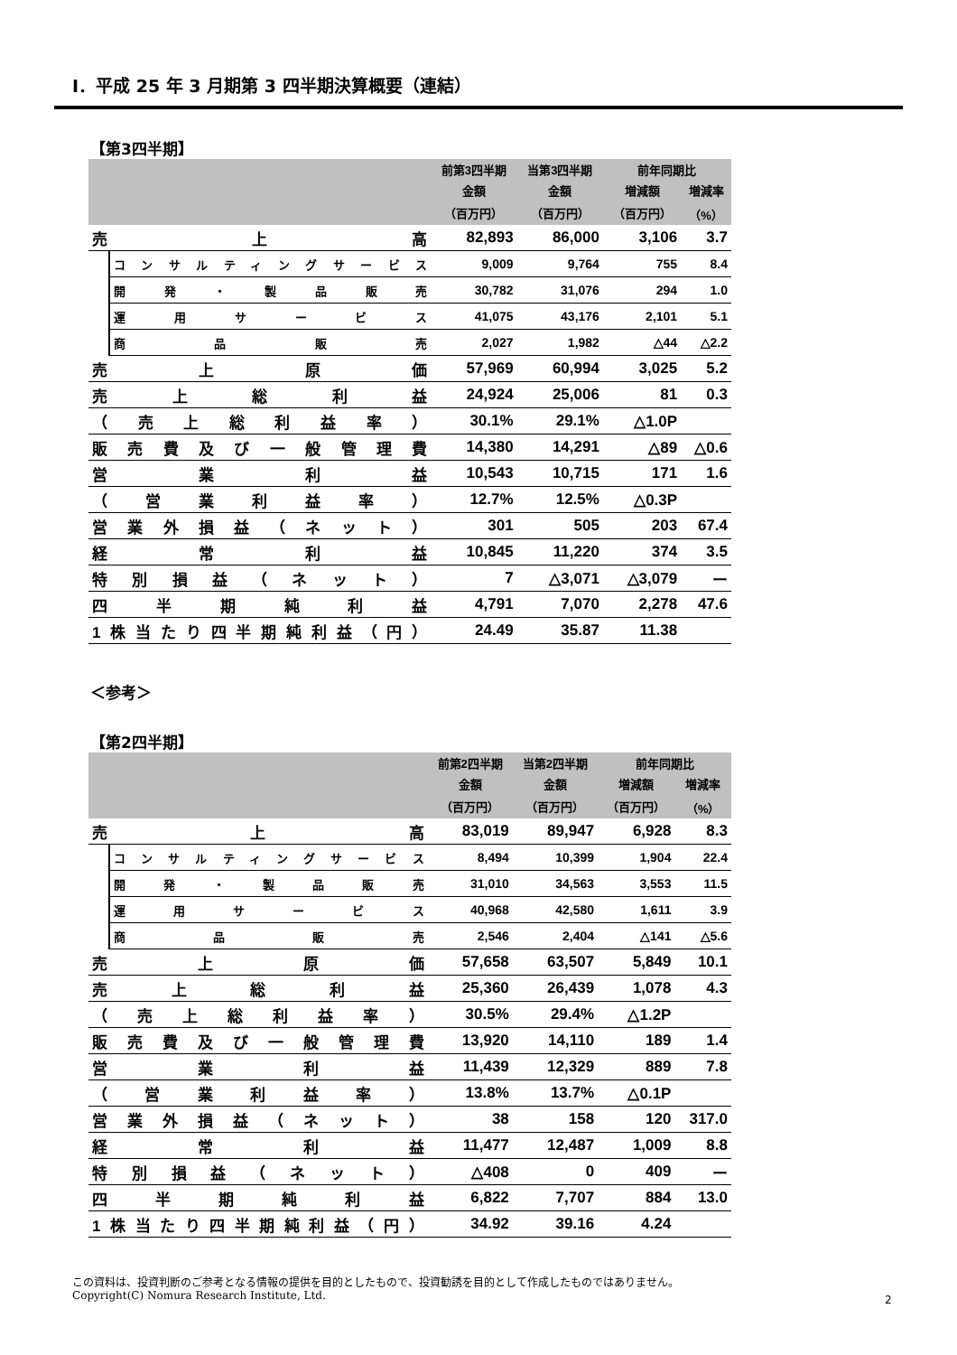Ⅰ．平成 25 年 3 月期第 3 四半期決算概要（連結）
【第3四半期】
| | | 前第3四半期 | 当第3四半期 | 前年同期比 | |
| --- | --- | --- | --- | --- | --- |
| | | 金額 | 金額 | 増減額 | 増減率 |
| | | （百万円） | （百万円） | （百万円） | （%） |
| 売 上 高 | | 82,893 | 86,000 | 3,106 | 3.7 |
| | コンサルティングサービス | 9,009 | 9,764 | 755 | 8.4 |
| | 開 発 ・ 製 品 販 売 | 30,782 | 31,076 | 294 | 1.0 |
| | 運 用 サ ー ビ ス | 41,075 | 43,176 | 2,101 | 5.1 |
| | 商 品 販 売 | 2,027 | 1,982 | △44 | △2.2 |
| 売 上 原 価 | | 57,969 | 60,994 | 3,025 | 5.2 |
| 売 上 総 利 益 | | 24,924 | 25,006 | 81 | 0.3 |
| （ 売 上 総 利 益 率 ） | | 30.1% | 29.1% | △1.0P | |
| 販売費及び一般管理費 | | 14,380 | 14,291 | △89 | △0.6 |
| 営 業 利 益 | | 10,543 | 10,715 | 171 | 1.6 |
| （ 営 業 利 益 率 ） | | 12.7% | 12.5% | △0.3P | |
| 営業外損益（ネット） | | 301 | 505 | 203 | 67.4 |
| 経 常 利 益 | | 10,845 | 11,220 | 374 | 3.5 |
| 特別損益（ネット） | | 7 | △3,071 | △3,079 | ー |
| 四 半 期 純 利 益 | | 4,791 | 7,070 | 2,278 | 47.6 |
| 1株当たり四半期純利益（円） | | 24.49 | 35.87 | 11.38 | |
＜参考＞
【第2四半期】
| | | 前第2四半期 | 当第2四半期 | 前年同期比 | |
| --- | --- | --- | --- | --- | --- |
| | | 金額 | 金額 | 増減額 | 増減率 |
| | | （百万円） | （百万円） | （百万円） | （%） |
| 売 上 高 | | 83,019 | 89,947 | 6,928 | 8.3 |
| | コンサルティングサービス | 8,494 | 10,399 | 1,904 | 22.4 |
| | 開 発 ・ 製 品 販 売 | 31,010 | 34,563 | 3,553 | 11.5 |
| | 運 用 サ ー ビ ス | 40,968 | 42,580 | 1,611 | 3.9 |
| | 商 品 販 売 | 2,546 | 2,404 | △141 | △5.6 |
| 売 上 原 価 | | 57,658 | 63,507 | 5,849 | 10.1 |
| 売 上 総 利 益 | | 25,360 | 26,439 | 1,078 | 4.3 |
| （ 売 上 総 利 益 率 ） | | 30.5% | 29.4% | △1.2P | |
| 販売費及び一般管理費 | | 13,920 | 14,110 | 189 | 1.4 |
| 営 業 利 益 | | 11,439 | 12,329 | 889 | 7.8 |
| （ 営 業 利 益 率 ） | | 13.8% | 13.7% | △0.1P | |
| 営業外損益（ネット） | | 38 | 158 | 120 | 317.0 |
| 経 常 利 益 | | 11,477 | 12,487 | 1,009 | 8.8 |
| 特別損益（ネット） | | △408 | 0 | 409 | ー |
| 四 半 期 純 利 益 | | 6,822 | 7,707 | 884 | 13.0 |
| 1株当たり四半期純利益（円） | | 34.92 | 39.16 | 4.24 | |
この資料は、投資判断のご参考となる情報の提供を目的としたもので、投資勧誘を目的として作成したものではありません。
Copyright(C) Nomura Research Institute, Ltd.
2